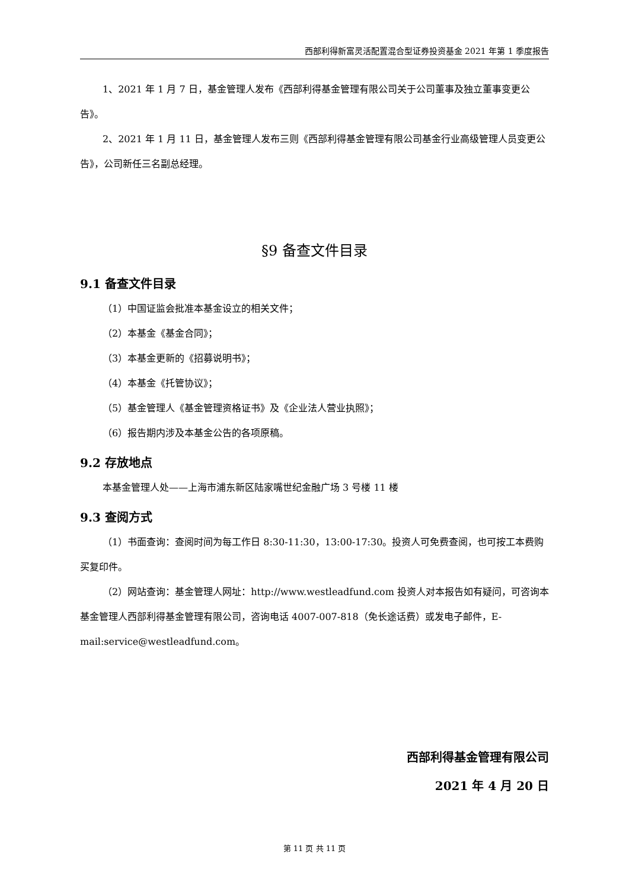西部利得新富灵活配置混合型证券投资基金 2021 年第 1 季度报告
1、2021 年 1 月 7 日，基金管理人发布《西部利得基金管理有限公司关于公司董事及独立董事变更公告》。
2、2021 年 1 月 11 日，基金管理人发布三则《西部利得基金管理有限公司基金行业高级管理人员变更公告》，公司新任三名副总经理。
§9 备查文件目录
9.1 备查文件目录
（1）中国证监会批准本基金设立的相关文件；
（2）本基金《基金合同》；
（3）本基金更新的《招募说明书》；
（4）本基金《托管协议》；
（5）基金管理人《基金管理资格证书》及《企业法人营业执照》；
（6）报告期内涉及本基金公告的各项原稿。
9.2 存放地点
本基金管理人处——上海市浦东新区陆家嘴世纪金融广场 3 号楼 11 楼
9.3 查阅方式
（1）书面查询：查阅时间为每工作日 8:30-11:30，13:00-17:30。投资人可免费查阅，也可按工本费购买复印件。
（2）网站查询：基金管理人网址：http://www.westleadfund.com 投资人对本报告如有疑问，可咨询本基金管理人西部利得基金管理有限公司，咨询电话 4007-007-818（免长途话费）或发电子邮件，E-mail:service@westleadfund.com。
西部利得基金管理有限公司
2021 年 4 月 20 日
第 11 页 共 11 页